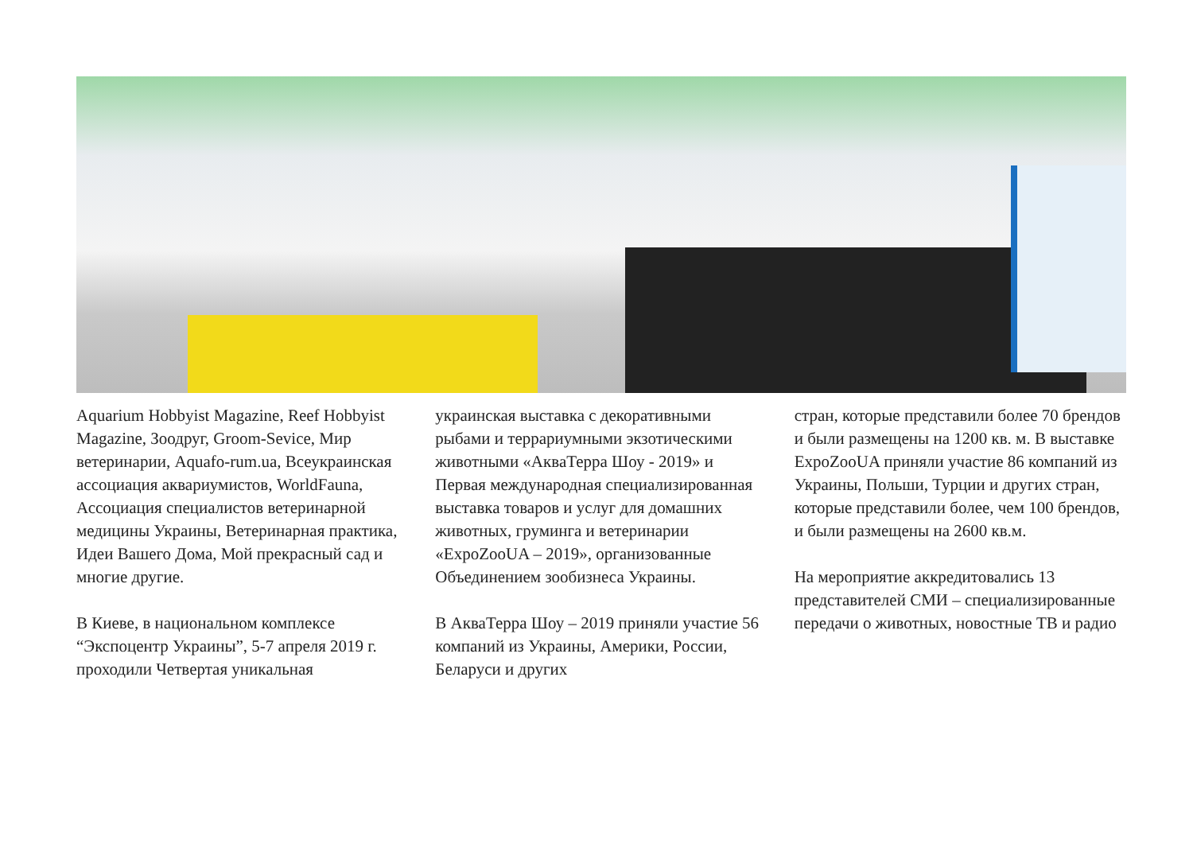Aquarium Hobbyist Magazine, Reef Hobbyist Magazine, Зоодруг, Groom-Sevice, Мир ветеринарии, Aquafo-rum.ua, Всеукраинская ассоциация аквариумистов, WorldFauna, Ассоциация специалистов ветеринарной медицины Украины, Ветеринарная практика, Идеи Вашего Дома, Мой прекрасный сад и многие другие.
В Киеве, в национальном комплексе “Экспоцентр Украины”, 5-7 апреля 2019 г. проходили Четвертая уникальная
украинская выставка с декоративными рыбами и террариумными экзотическими животными «АкваТерра Шоу - 2019» и Первая международная специализированная выставка товаров и услуг для домашних животных, груминга и ветеринарии «ExpoZooUA – 2019», организованные Объединением зообизнеса Украины.
В АкваТерра Шоу – 2019 приняли участие 56 компаний из Украины, Америки, России, Беларуси и других
стран, которые представили более 70 брендов и были размещены на 1200 кв. м. В выставке ExpoZooUA приняли участие 86 компаний из Украины, Польши, Турции и других стран, которые представили более, чем 100 брендов, и были размещены на 2600 кв.м.
На мероприятие аккредитовались 13 представителей СМИ – специализированные передачи о животных, новостные ТВ и радио